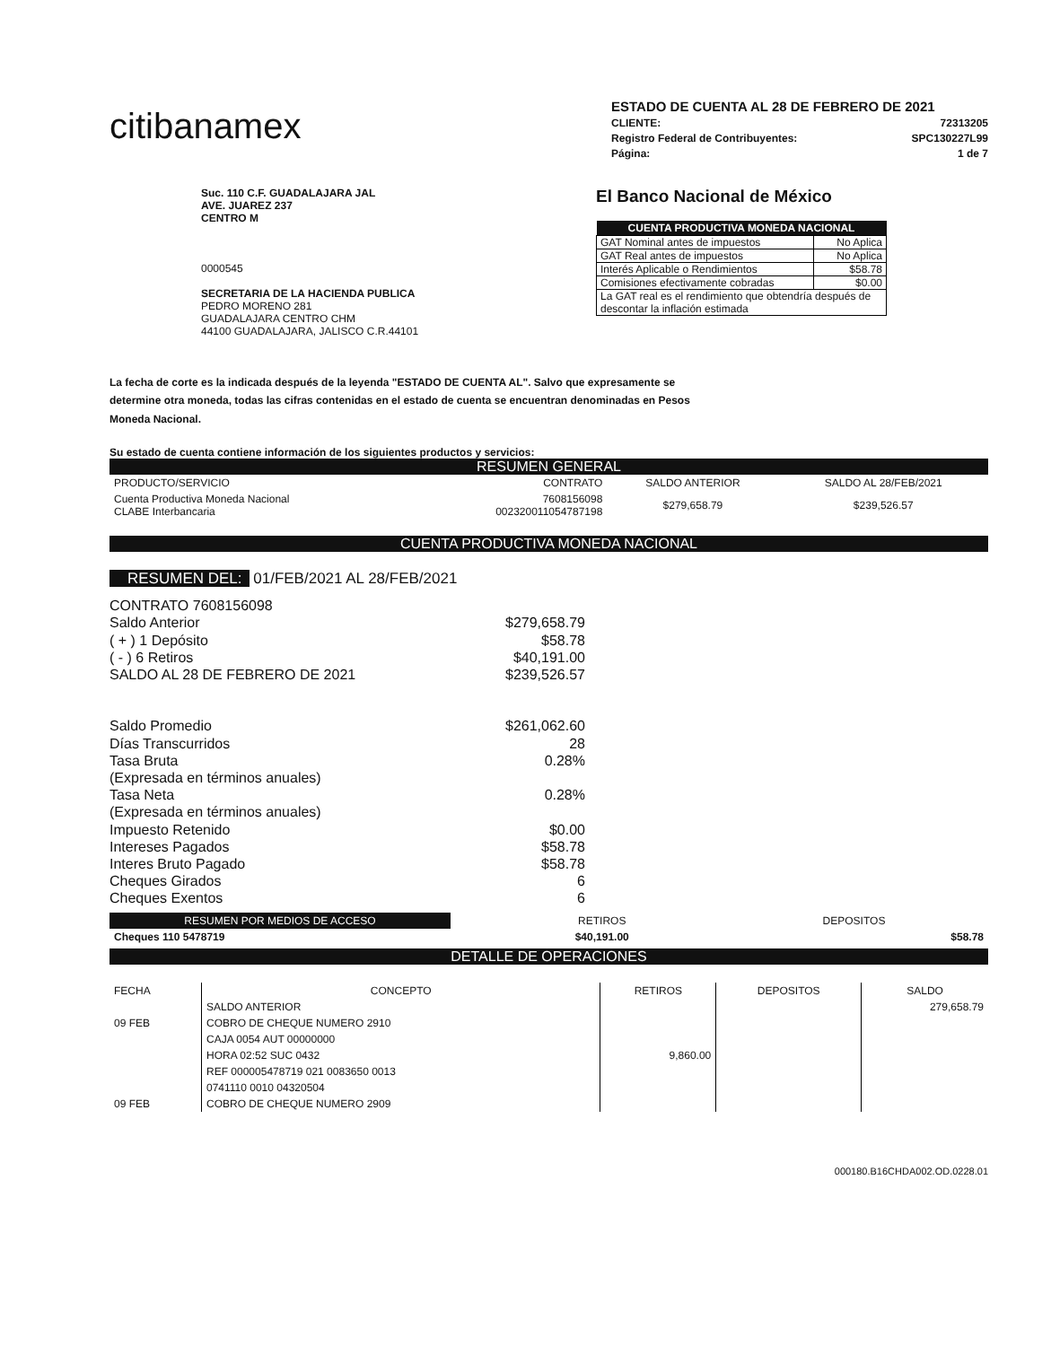citibanamex
ESTADO DE CUENTA AL 28 DE FEBRERO DE 2021
CLIENTE: 72313205
Registro Federal de Contribuyentes: SPC130227L99
Página: 1 de 7
Suc. 110 C.F. GUADALAJARA JAL
AVE. JUAREZ 237
CENTRO M
0000545
SECRETARIA DE LA HACIENDA PUBLICA
PEDRO MORENO 281
GUADALAJARA CENTRO CHM
44100 GUADALAJARA, JALISCO C.R.44101
El Banco Nacional de México
| CUENTA PRODUCTIVA MONEDA NACIONAL | |
| --- | --- |
| GAT Nominal antes de impuestos | No Aplica |
| GAT Real antes de impuestos | No Aplica |
| Interés Aplicable o Rendimientos | $58.78 |
| Comisiones efectivamente cobradas | $0.00 |
| La GAT real es el rendimiento que obtendría después de descontar la inflación estimada | |
La fecha de corte es la indicada después de la leyenda "ESTADO DE CUENTA AL". Salvo que expresamente se determine otra moneda, todas las cifras contenidas en el estado de cuenta se encuentran denominadas en Pesos Moneda Nacional.
Su estado de cuenta contiene información de los siguientes productos y servicios:
RESUMEN GENERAL
| PRODUCTO/SERVICIO | CONTRATO | SALDO ANTERIOR | SALDO AL 28/FEB/2021 |
| --- | --- | --- | --- |
| Cuenta Productiva Moneda Nacional CLABE Interbancaria | 7608156098 002320011054787198 | $279,658.79 | $239,526.57 |
CUENTA PRODUCTIVA MONEDA NACIONAL
RESUMEN DEL: 01/FEB/2021 AL 28/FEB/2021
CONTRATO 7608156098
Saldo Anterior $279,658.79
( + ) 1 Depósito $58.78
( - ) 6 Retiros $40,191.00
SALDO AL 28 DE FEBRERO DE 2021 $239,526.57
Saldo Promedio $261,062.60
Días Transcurridos 28
Tasa Bruta 0.28%
(Expresada en términos anuales)
Tasa Neta 0.28%
(Expresada en términos anuales)
Impuesto Retenido $0.00
Intereses Pagados $58.78
Interes Bruto Pagado $58.78
Cheques Girados 6
Cheques Exentos 6
| RESUMEN POR MEDIOS DE ACCESO | | RETIROS | DEPOSITOS |
| --- | --- | --- | --- |
| Cheques 110 5478719 | | $40,191.00 | $58.78 |
DETALLE DE OPERACIONES
| FECHA | CONCEPTO | RETIROS | DEPOSITOS | SALDO |
| --- | --- | --- | --- | --- |
| | SALDO ANTERIOR | | | 279,658.79 |
| 09 FEB | COBRO DE CHEQUE NUMERO 2910 | | | |
| | CAJA 0054 AUT 00000000 | | | |
| | HORA 02:52 SUC 0432 | 9,860.00 | | |
| | REF 000005478719 021 0083650 0013 | | | |
| | 0741110 0010 04320504 | | | |
| 09 FEB | COBRO DE CHEQUE NUMERO 2909 | | | |
000180.B16CHDA002.OD.0228.01